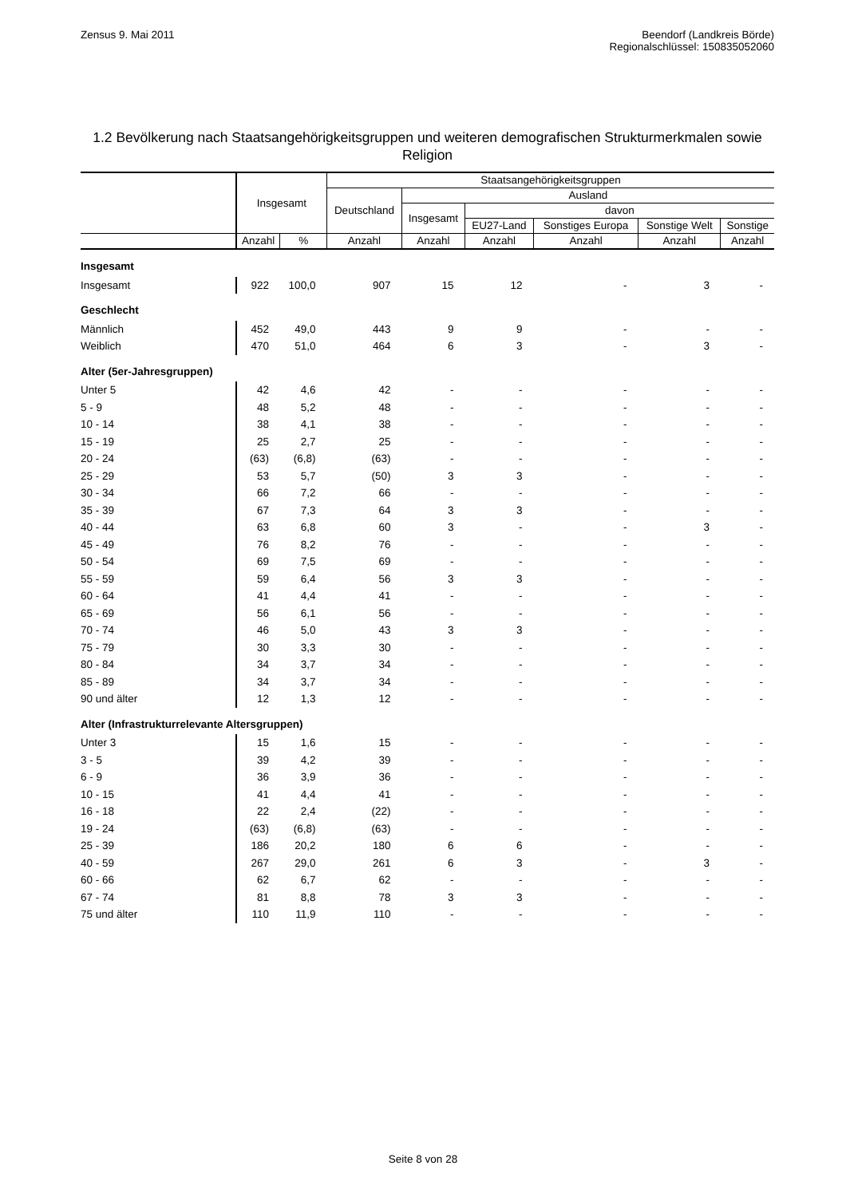Zensus 9. Mai 2011 Beendorf (Landkreis Börde)
Regionalschlüssel: 150835052060
1.2 Bevölkerung nach Staatsangehörigkeitsgruppen und weiteren demografischen Strukturmerkmalen sowie Religion
| | Insgesamt | | Staatsangehörigkeitsgruppen | | | | | |
| --- | --- | --- | --- | --- | --- | --- | --- | --- |
| | | | Deutschland | Ausland | | | | |
| | | | | Insgesamt | davon | | | |
| | | | | | EU27-Land | Sonstiges Europa | Sonstige Welt | Sonstige |
| | Anzahl | % | Anzahl | Anzahl | Anzahl | Anzahl | Anzahl | Anzahl |
| Insgesamt | | | | | | | | |
| Insgesamt | 922 | 100,0 | 907 | 15 | 12 | - | 3 | - |
| Geschlecht | | | | | | | | |
| Männlich | 452 | 49,0 | 443 | 9 | 9 | - | - | - |
| Weiblich | 470 | 51,0 | 464 | 6 | 3 | - | 3 | - |
| Alter (5er-Jahresgruppen) | | | | | | | | |
| Unter 5 | 42 | 4,6 | 42 | - | - | - | - | - |
| 5 - 9 | 48 | 5,2 | 48 | - | - | - | - | - |
| 10 - 14 | 38 | 4,1 | 38 | - | - | - | - | - |
| 15 - 19 | 25 | 2,7 | 25 | - | - | - | - | - |
| 20 - 24 | (63) | (6,8) | (63) | - | - | - | - | - |
| 25 - 29 | 53 | 5,7 | (50) | 3 | 3 | - | - | - |
| 30 - 34 | 66 | 7,2 | 66 | - | - | - | - | - |
| 35 - 39 | 67 | 7,3 | 64 | 3 | 3 | - | - | - |
| 40 - 44 | 63 | 6,8 | 60 | 3 | - | - | 3 | - |
| 45 - 49 | 76 | 8,2 | 76 | - | - | - | - | - |
| 50 - 54 | 69 | 7,5 | 69 | - | - | - | - | - |
| 55 - 59 | 59 | 6,4 | 56 | 3 | 3 | - | - | - |
| 60 - 64 | 41 | 4,4 | 41 | - | - | - | - | - |
| 65 - 69 | 56 | 6,1 | 56 | - | - | - | - | - |
| 70 - 74 | 46 | 5,0 | 43 | 3 | 3 | - | - | - |
| 75 - 79 | 30 | 3,3 | 30 | - | - | - | - | - |
| 80 - 84 | 34 | 3,7 | 34 | - | - | - | - | - |
| 85 - 89 | 34 | 3,7 | 34 | - | - | - | - | - |
| 90 und älter | 12 | 1,3 | 12 | - | - | - | - | - |
| Alter (Infrastrukturrelevante Altersgruppen) | | | | | | | | |
| Unter 3 | 15 | 1,6 | 15 | - | - | - | - | - |
| 3 - 5 | 39 | 4,2 | 39 | - | - | - | - | - |
| 6 - 9 | 36 | 3,9 | 36 | - | - | - | - | - |
| 10 - 15 | 41 | 4,4 | 41 | - | - | - | - | - |
| 16 - 18 | 22 | 2,4 | (22) | - | - | - | - | - |
| 19 - 24 | (63) | (6,8) | (63) | - | - | - | - | - |
| 25 - 39 | 186 | 20,2 | 180 | 6 | 6 | - | - | - |
| 40 - 59 | 267 | 29,0 | 261 | 6 | 3 | - | 3 | - |
| 60 - 66 | 62 | 6,7 | 62 | - | - | - | - | - |
| 67 - 74 | 81 | 8,8 | 78 | 3 | 3 | - | - | - |
| 75 und älter | 110 | 11,9 | 110 | - | - | - | - | - |
Seite 8 von 28